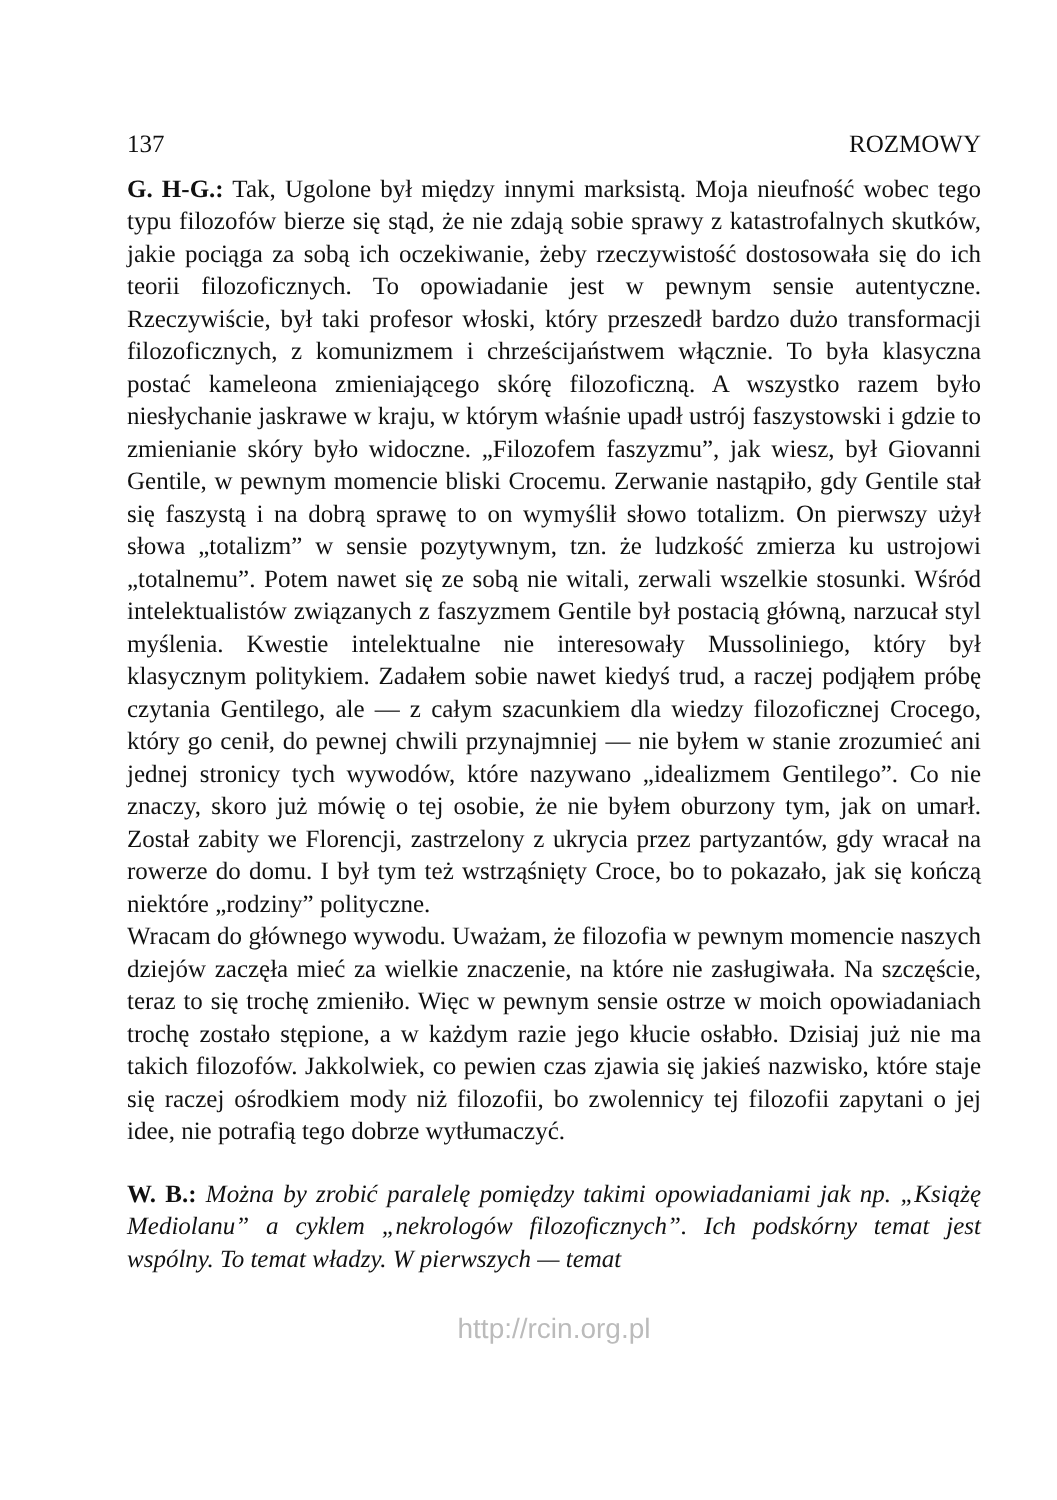137 ROZMOWY
G. H-G.: Tak, Ugolone był między innymi marksistą. Moja nieufność wobec tego typu filozofów bierze się stąd, że nie zdają sobie sprawy z katastrofalnych skutków, jakie pociąga za sobą ich oczekiwanie, żeby rzeczywistość dostosowała się do ich teorii filozoficznych. To opowiadanie jest w pewnym sensie autentyczne. Rzeczywiście, był taki profesor włoski, który przeszedł bardzo dużo transformacji filozoficznych, z komunizmem i chrześcijaństwem włącznie. To była klasyczna postać kameleona zmieniającego skórę filozoficzną. A wszystko razem było niesłychanie jaskrawe w kraju, w którym właśnie upadł ustrój faszystowski i gdzie to zmienianie skóry było widoczne. „Filozofem faszyzmu”, jak wiesz, był Giovanni Gentile, w pewnym momencie bliski Crocemu. Zerwanie nastąpiło, gdy Gentile stał się faszystą i na dobrą sprawę to on wymyślił słowo totalizm. On pierwszy użył słowa „totalizm” w sensie pozytywnym, tzn. że ludzkość zmierza ku ustrojowi „totalnemu”. Potem nawet się ze sobą nie witali, zerwali wszelkie stosunki. Wśród intelektualistów związanych z faszyzmem Gentile był postacią główną, narzucał styl myślenia. Kwestie intelektualne nie interesowały Mussoliniego, który był klasycznym politykiem. Zadałem sobie nawet kiedyś trud, a raczej podjąłem próbę czytania Gentilego, ale — z całym szacunkiem dla wiedzy filozoficznej Crocego, który go cenił, do pewnej chwili przynajmniej — nie byłem w stanie zrozumieć ani jednej stronicy tych wywodów, które nazywano „idealizmem Gentilego”. Co nie znaczy, skoro już mówię o tej osobie, że nie byłem oburzony tym, jak on umarł. Został zabity we Florencji, zastrzelony z ukrycia przez partyzantów, gdy wracał na rowerze do domu. I był tym też wstrząśnięty Croce, bo to pokazało, jak się kończą niektóre „rodziny” polityczne.
Wracam do głównego wywodu. Uważam, że filozofia w pewnym momencie naszych dziejów zaczęła mieć za wielkie znaczenie, na które nie zasługiwała. Na szczęście, teraz to się trochę zmieniło. Więc w pewnym sensie ostrze w moich opowiadaniach trochę zostało stępione, a w każdym razie jego kłucie osłabło. Dzisiaj już nie ma takich filozofów. Jakkolwiek, co pewien czas zjawia się jakieś nazwisko, które staje się raczej ośrodkiem mody niż filozofii, bo zwolennicy tej filozofii zapytani o jej idee, nie potrafią tego dobrze wytłumaczyć.
W. B.: Można by zrobić paralelę pomiędzy takimi opowiadaniami jak np. „Książę Mediolanu” a cyklem „nekrologów filozoficznych”. Ich podskórny temat jest wspólny. To temat władzy. W pierwszych — temat
http://rcin.org.pl